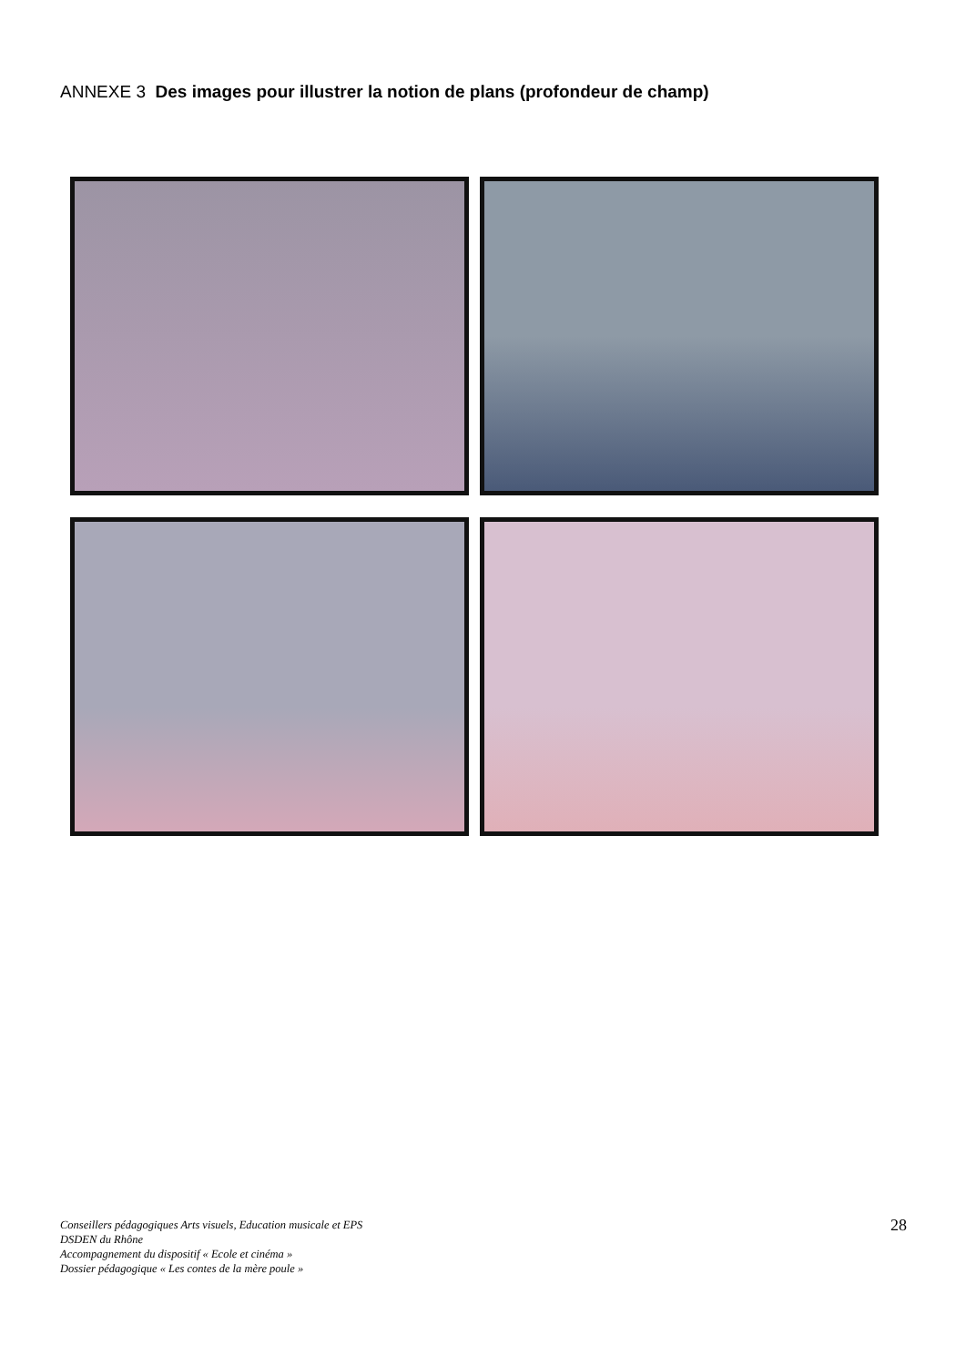ANNEXE 3 Des images pour illustrer la notion de plans (profondeur de champ)
Conseillers pédagogiques Arts visuels, Education musicale et EPS
DSDEN du Rhône
Accompagnement du dispositif « Ecole et cinéma »
Dossier pédagogique « Les contes de la mère poule »
28